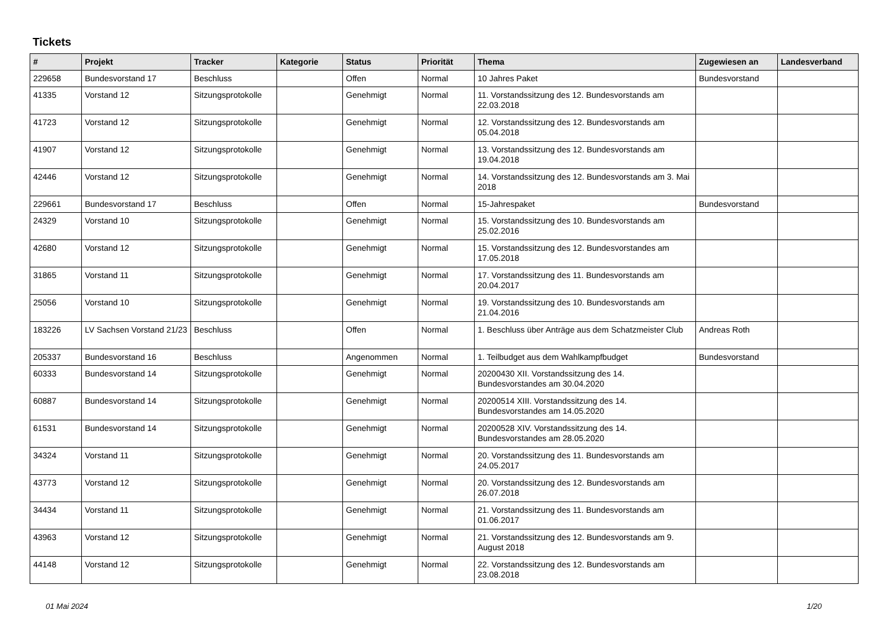Tickets
| # | Projekt | Tracker | Kategorie | Status | Priorität | Thema | Zugewiesen an | Landesverband |
| --- | --- | --- | --- | --- | --- | --- | --- | --- |
| 229658 | Bundesvorstand 17 | Beschluss | | Offen | Normal | 10 Jahres Paket | Bundesvorstand | |
| 41335 | Vorstand 12 | Sitzungsprotokolle | | Genehmigt | Normal | 11. Vorstandssitzung des 12. Bundesvorstands am 22.03.2018 | | |
| 41723 | Vorstand 12 | Sitzungsprotokolle | | Genehmigt | Normal | 12. Vorstandssitzung des 12. Bundesvorstands am 05.04.2018 | | |
| 41907 | Vorstand 12 | Sitzungsprotokolle | | Genehmigt | Normal | 13. Vorstandssitzung des 12. Bundesvorstands am 19.04.2018 | | |
| 42446 | Vorstand 12 | Sitzungsprotokolle | | Genehmigt | Normal | 14. Vorstandssitzung des 12. Bundesvorstands am 3. Mai 2018 | | |
| 229661 | Bundesvorstand 17 | Beschluss | | Offen | Normal | 15-Jahrespaket | Bundesvorstand | |
| 24329 | Vorstand 10 | Sitzungsprotokolle | | Genehmigt | Normal | 15. Vorstandssitzung des 10. Bundesvorstands am 25.02.2016 | | |
| 42680 | Vorstand 12 | Sitzungsprotokolle | | Genehmigt | Normal | 15. Vorstandssitzung des 12. Bundesvorstandes am 17.05.2018 | | |
| 31865 | Vorstand 11 | Sitzungsprotokolle | | Genehmigt | Normal | 17. Vorstandssitzung des 11. Bundesvorstands am 20.04.2017 | | |
| 25056 | Vorstand 10 | Sitzungsprotokolle | | Genehmigt | Normal | 19. Vorstandssitzung des 10. Bundesvorstands am 21.04.2016 | | |
| 183226 | LV Sachsen Vorstand 21/23 | Beschluss | | Offen | Normal | 1. Beschluss über Anträge aus dem Schatzmeister Club | Andreas Roth | |
| 205337 | Bundesvorstand 16 | Beschluss | | Angenommen | Normal | 1. Teilbudget aus dem Wahlkampfbudget | Bundesvorstand | |
| 60333 | Bundesvorstand 14 | Sitzungsprotokolle | | Genehmigt | Normal | 20200430 XII. Vorstandssitzung des 14. Bundesvorstandes am 30.04.2020 | | |
| 60887 | Bundesvorstand 14 | Sitzungsprotokolle | | Genehmigt | Normal | 20200514 XIII. Vorstandssitzung des 14. Bundesvorstandes am 14.05.2020 | | |
| 61531 | Bundesvorstand 14 | Sitzungsprotokolle | | Genehmigt | Normal | 20200528 XIV. Vorstandssitzung des 14. Bundesvorstandes am 28.05.2020 | | |
| 34324 | Vorstand 11 | Sitzungsprotokolle | | Genehmigt | Normal | 20. Vorstandssitzung des 11. Bundesvorstands am 24.05.2017 | | |
| 43773 | Vorstand 12 | Sitzungsprotokolle | | Genehmigt | Normal | 20. Vorstandssitzung des 12. Bundesvorstands am 26.07.2018 | | |
| 34434 | Vorstand 11 | Sitzungsprotokolle | | Genehmigt | Normal | 21. Vorstandssitzung des 11. Bundesvorstands am 01.06.2017 | | |
| 43963 | Vorstand 12 | Sitzungsprotokolle | | Genehmigt | Normal | 21. Vorstandssitzung des 12. Bundesvorstands am 9. August 2018 | | |
| 44148 | Vorstand 12 | Sitzungsprotokolle | | Genehmigt | Normal | 22. Vorstandssitzung des 12. Bundesvorstands am 23.08.2018 | | |
01 Mai 2024 1/20